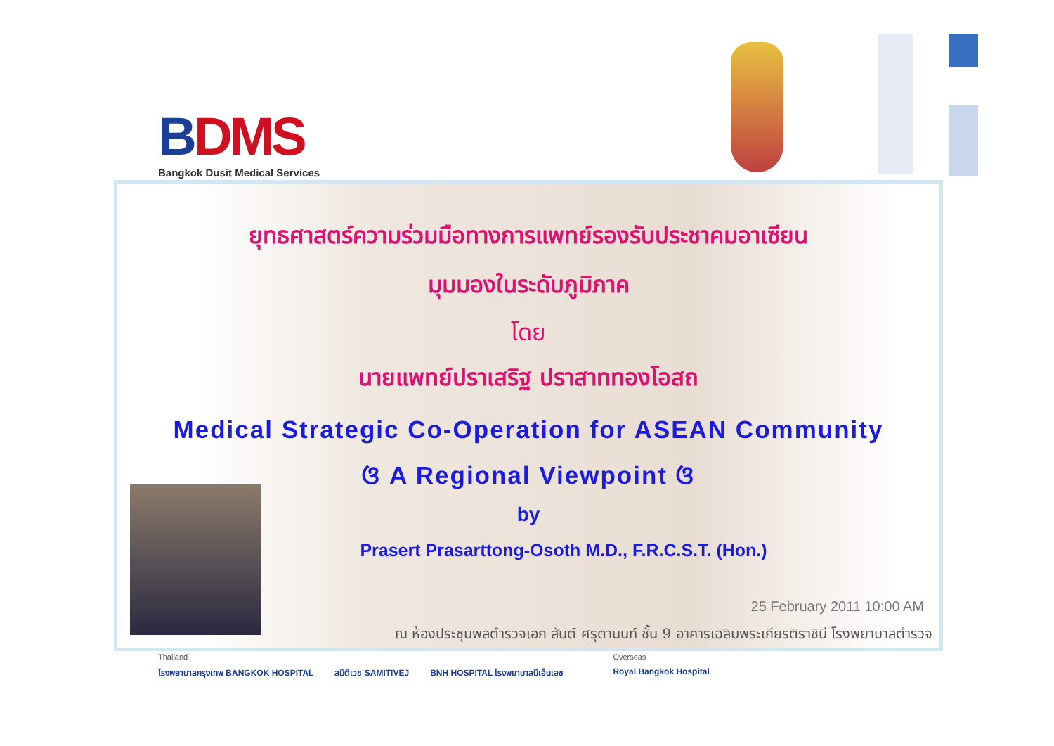BDMS
Bangkok Dusit Medical Services
ยุทธศาสตร์ความร่วมมือทางการแพทย์รองรับประชาคมอาเซียน
มุมมองในระดับภูมิภาค
โดย
นายแพทย์ปราเสริฐ ปราสาททองโอสถ
Medical Strategic Co-Operation for ASEAN Community
ଓ A Regional Viewpoint ଓ
by
Prasert Prasarttong-Osoth M.D., F.R.C.S.T. (Hon.)
25 February 2011 10:00 AM
ณ ห้องประชุมพลตำรวจเอก สันต์ ศรุตานนท์ ชั้น 9 อาคารเฉลิมพระเกียรติราชินี โรงพยาบาลตำรวจ
Thailand
โรงพยาบาลกรุงเทพ BANGKOK HOSPITAL
สมิติเวช SAMITIVEJ
BNH HOSPITAL โรงพยาบาลบีเอ็นเอช
Overseas
Royal Bangkok Hospital